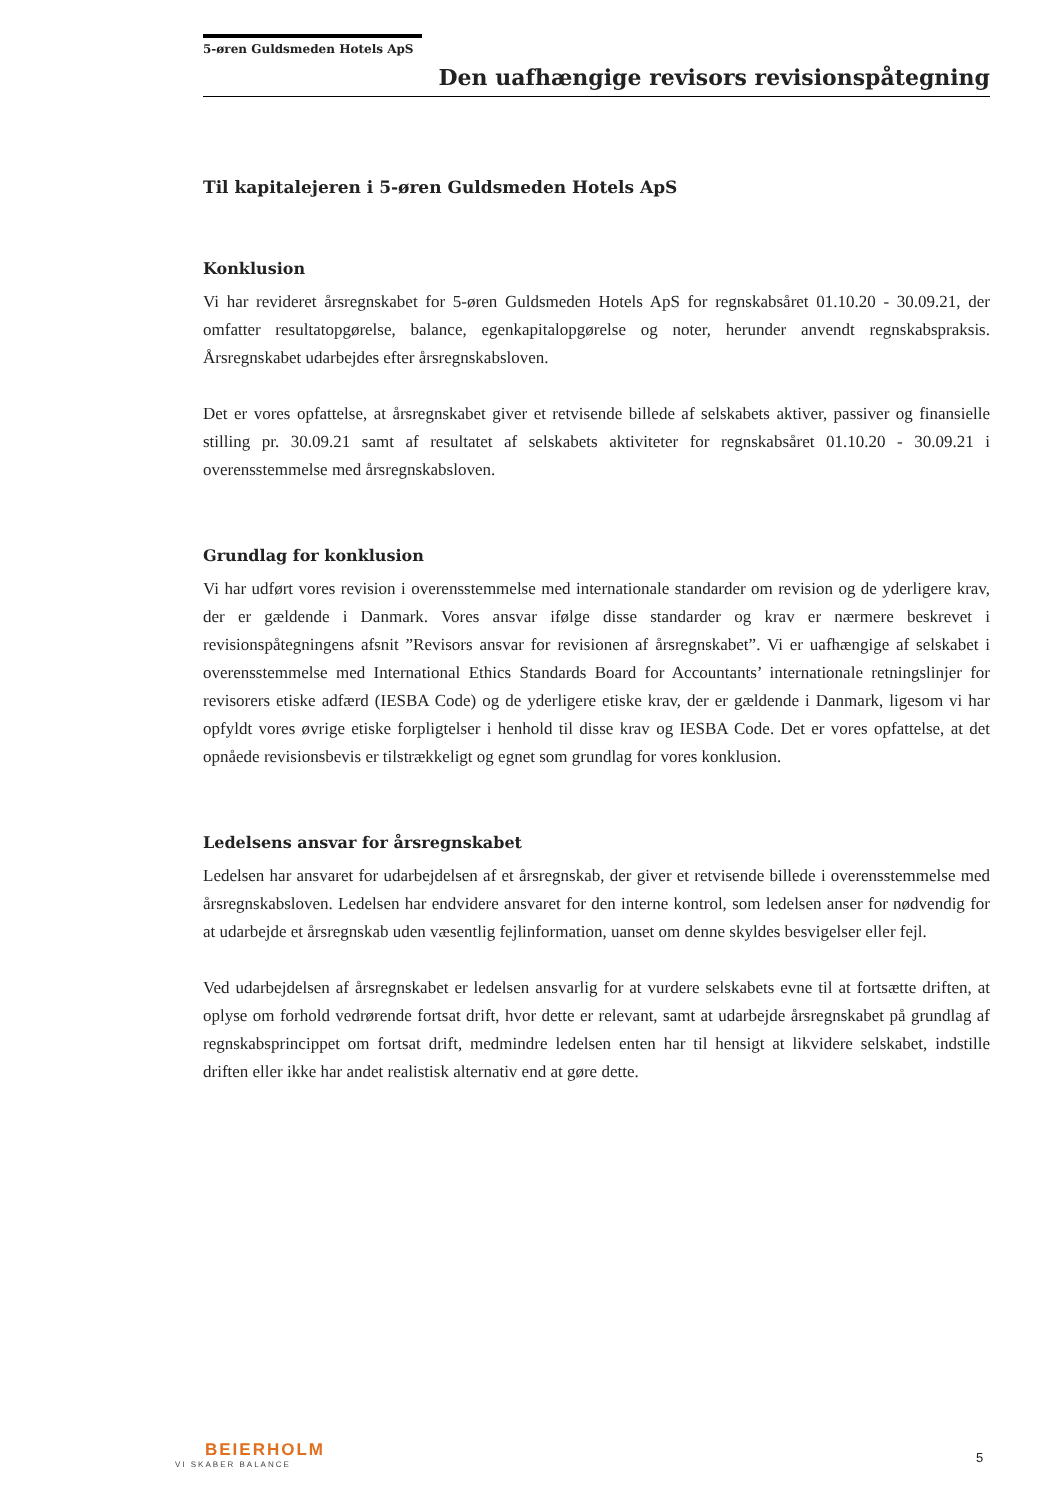5-øren Guldsmeden Hotels ApS
Den uafhængige revisors revisionspåtegning
Til kapitalejeren i 5-øren Guldsmeden Hotels ApS
Konklusion
Vi har revideret årsregnskabet for 5-øren Guldsmeden Hotels ApS for regnskabsåret 01.10.20 - 30.09.21, der omfatter resultatopgørelse, balance, egenkapitalopgørelse og noter, herunder anvendt regnskabspraksis. Årsregnskabet udarbejdes efter årsregnskabsloven.
Det er vores opfattelse, at årsregnskabet giver et retvisende billede af selskabets aktiver, passiver og finansielle stilling pr. 30.09.21 samt af resultatet af selskabets aktiviteter for regnskabsåret 01.10.20 - 30.09.21 i overensstemmelse med årsregnskabsloven.
Grundlag for konklusion
Vi har udført vores revision i overensstemmelse med internationale standarder om revision og de yderligere krav, der er gældende i Danmark. Vores ansvar ifølge disse standarder og krav er nærmere beskrevet i revisionspåtegningens afsnit ”Revisors ansvar for revisionen af årsregnskabet”. Vi er uafhængige af selskabet i overensstemmelse med International Ethics Standards Board for Accountants’ internationale retningslinjer for revisorers etiske adfærd (IESBA Code) og de yderligere etiske krav, der er gældende i Danmark, ligesom vi har opfyldt vores øvrige etiske forpligtelser i henhold til disse krav og IESBA Code. Det er vores opfattelse, at det opnåede revisionsbevis er tilstrækkeligt og egnet som grundlag for vores konklusion.
Ledelsens ansvar for årsregnskabet
Ledelsen har ansvaret for udarbejdelsen af et årsregnskab, der giver et retvisende billede i overensstemmelse med årsregnskabsloven. Ledelsen har endvidere ansvaret for den interne kontrol, som ledelsen anser for nødvendig for at udarbejde et årsregnskab uden væsentlig fejlinformation, uanset om denne skyldes besvigelser eller fejl.
Ved udarbejdelsen af årsregnskabet er ledelsen ansvarlig for at vurdere selskabets evne til at fortsætte driften, at oplyse om forhold vedrørende fortsat drift, hvor dette er relevant, samt at udarbejde årsregnskabet på grundlag af regnskabsprincippet om fortsat drift, medmindre ledelsen enten har til hensigt at likvidere selskabet, indstille driften eller ikke har andet realistisk alternativ end at gøre dette.
BEIERHOLM
VI SKABER BALANCE
5